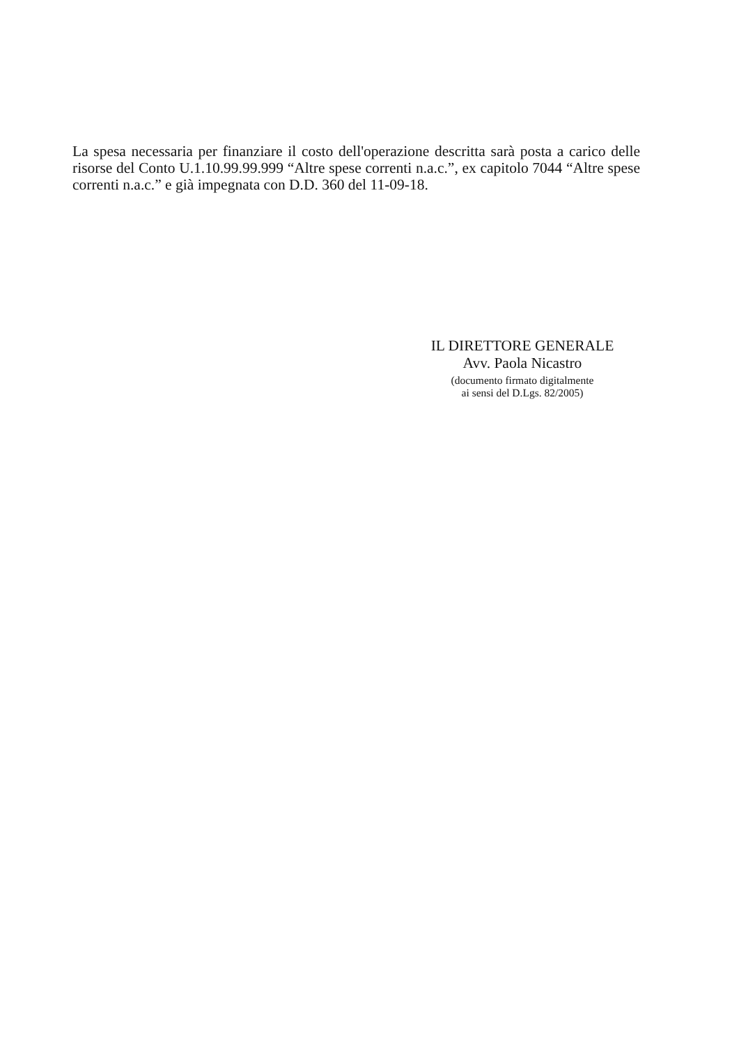La spesa necessaria per finanziare il costo dell'operazione descritta sarà posta a carico delle risorse del Conto U.1.10.99.99.999 “Altre spese correnti n.a.c.”, ex capitolo 7044 “Altre spese correnti n.a.c.” e già impegnata con D.D. 360 del 11-09-18.
IL DIRETTORE GENERALE
Avv. Paola Nicastro
(documento firmato digitalmente
ai sensi del D.Lgs. 82/2005)